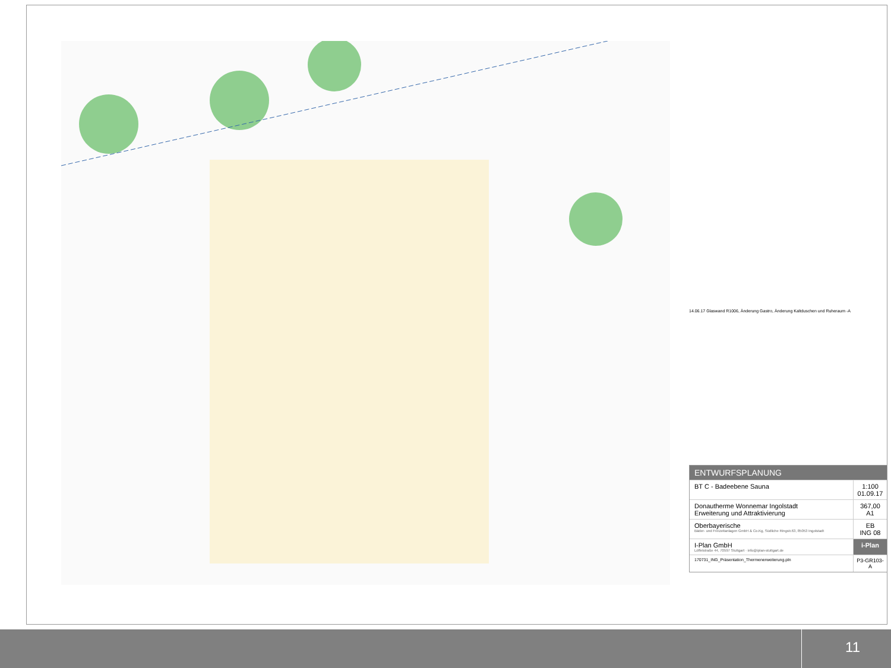14.06.17 Glaswand R1006, Änderung Gastro, Änderung Kaltduschen und Ruheraum -A
ENTWURFSPLANUNG
BT C - Badeebene Sauna 1:100
01.09.17
Donautherme Wonnemar Ingolstadt
Erweiterung und Attraktivierung
367,00
A1
Oberbayerische
Bäder- und Freizeitanlagen GmbH & Co.Kg, Südliche Ringstr.63, 85053 Ingolstadt
EB
ING 08
I-Plan GmbH
Löffelstraße 44, 70597 Stuttgart · info@iplan-stuttgart.de
i-Plan
170731_ING_Präsentation_Thermenerweiterung.pln
P3-GR103-A
11